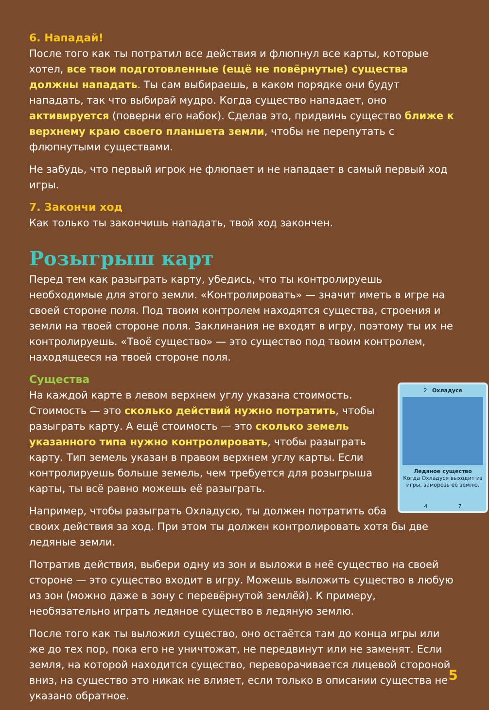6. Нападай!
После того как ты потратил все действия и флюпнул все карты, которые хотел, все твои подготовленные (ещё не повёрнутые) существа должны нападать. Ты сам выбираешь, в каком порядке они будут нападать, так что выбирай мудро. Когда существо нападает, оно активируется (поверни его набок). Сделав это, придвинь существо ближе к верхнему краю своего планшета земли, чтобы не перепутать с флюпнутыми существами.
Не забудь, что первый игрок не флюпает и не нападает в самый первый ход игры.
7. Закончи ход
Как только ты закончишь нападать, твой ход закончен.
Розыгрыш карт
Перед тем как разыграть карту, убедись, что ты контролируешь необходимые для этого земли. «Контролировать» — значит иметь в игре на своей стороне поля. Под твоим контролем находятся существа, строения и земли на твоей стороне поля. Заклинания не входят в игру, поэтому ты их не контролируешь. «Твоё существо» — это существо под твоим контролем, находящееся на твоей стороне поля.
Существа
2 Охладуся
Ледяное существо
Когда Охладуся выходит из игры, заморозь её землю.
4 7
На каждой карте в левом верхнем углу указана стоимость. Стоимость — это сколько действий нужно потратить, чтобы разыграть карту. А ещё стоимость — это сколько земель указанного типа нужно контролировать, чтобы разыграть карту. Тип земель указан в правом верхнем углу карты. Если контролируешь больше земель, чем требуется для розыгрыша карты, ты всё равно можешь её разыграть.
Например, чтобы разыграть Охладусю, ты должен потратить оба своих действия за ход. При этом ты должен контролировать хотя бы две ледяные земли.
Потратив действия, выбери одну из зон и выложи в неё существо на своей стороне — это существо входит в игру. Можешь выложить существо в любую из зон (можно даже в зону с перевёрнутой землёй). К примеру, необязательно играть ледяное существо в ледяную землю.
После того как ты выложил существо, оно остаётся там до конца игры или же до тех пор, пока его не уничтожат, не передвинут или не заменят. Если земля, на которой находится существо, переворачивается лицевой стороной вниз, на существо это никак не влияет, если только в описании существа не указано обратное.
5